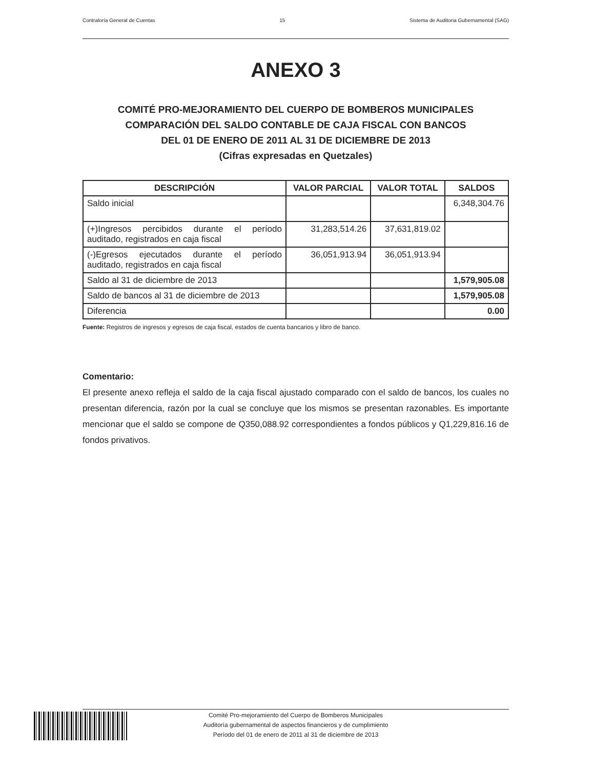Contraloría General de Cuentas 15 Sistema de Auditoria Gubernamental (SAG)
ANEXO 3
COMITÉ PRO-MEJORAMIENTO DEL CUERPO DE BOMBEROS MUNICIPALES
COMPARACIÓN DEL SALDO CONTABLE DE CAJA FISCAL CON BANCOS
DEL 01 DE ENERO DE 2011 AL 31 DE DICIEMBRE DE 2013
(Cifras expresadas en Quetzales)
| DESCRIPCIÓN | VALOR PARCIAL | VALOR TOTAL | SALDOS |
| --- | --- | --- | --- |
| Saldo inicial | | | 6,348,304.76 |
| (+)Ingresos percibidos durante el período auditado, registrados en caja fiscal | 31,283,514.26 | 37,631,819.02 | |
| (-)Egresos ejecutados durante el período auditado, registrados en caja fiscal | 36,051,913.94 | 36,051,913.94 | |
| Saldo al 31 de diciembre de 2013 | | | 1,579,905.08 |
| Saldo de bancos al 31 de diciembre de 2013 | | | 1,579,905.08 |
| Diferencia | | | 0.00 |
Fuente: Registros de ingresos y egresos de caja fiscal, estados de cuenta bancarios y libro de banco.
Comentario:
El presente anexo refleja el saldo de la caja fiscal ajustado comparado con el saldo de bancos, los cuales no presentan diferencia, razón por la cual se concluye que los mismos se presentan razonables. Es importante mencionar que el saldo se compone de Q350,088.92 correspondientes a fondos públicos y Q1,229,816.16 de fondos privativos.
Comité Pro-mejoramiento del Cuerpo de Bomberos Municipales
Auditoría gubernamental de aspectos financieros y de cumplimiento
Período del 01 de enero de 2011 al 31 de diciembre de 2013